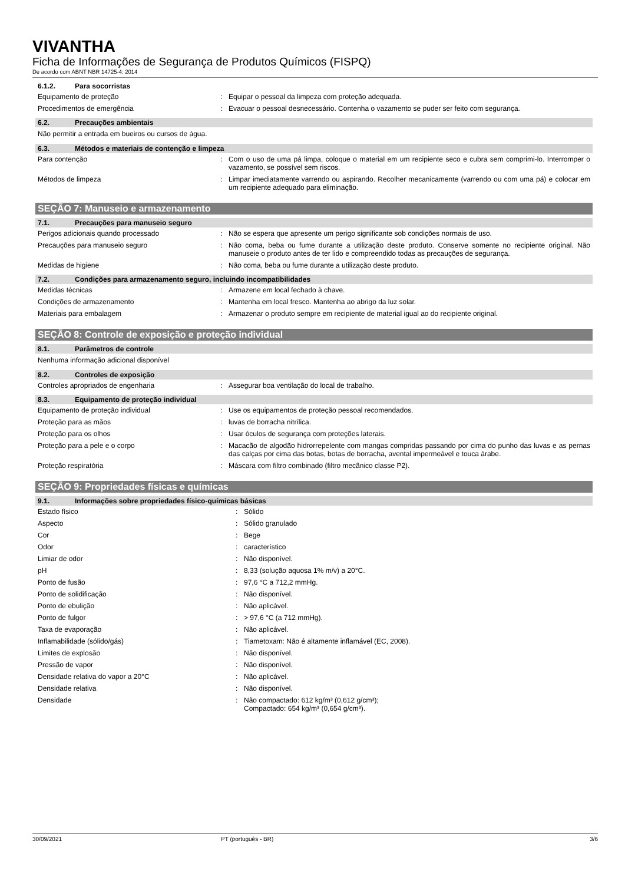VIVANTHA
Ficha de Informações de Segurança de Produtos Químicos (FISPQ)
De acordo com ABNT NBR 14725-4: 2014
6.1.2. Para socorristas
Equipamento de proteção: Equipar o pessoal da limpeza com proteção adequada.
Procedimentos de emergência: Evacuar o pessoal desnecessário. Contenha o vazamento se puder ser feito com segurança.
6.2. Precauções ambientais
Não permitir a entrada em bueiros ou cursos de água.
6.3. Métodos e materiais de contenção e limpeza
Para contenção: Com o uso de uma pá limpa, coloque o material em um recipiente seco e cubra sem comprimi-lo. Interromper o vazamento, se possível sem riscos.
Métodos de limpeza: Limpar imediatamente varrendo ou aspirando. Recolher mecanicamente (varrendo ou com uma pá) e colocar em um recipiente adequado para eliminação.
SEÇÃO 7: Manuseio e armazenamento
7.1. Precauções para manuseio seguro
Perigos adicionais quando processado: Não se espera que apresente um perigo significante sob condições normais de uso.
Precauções para manuseio seguro: Não coma, beba ou fume durante a utilização deste produto. Conserve somente no recipiente original. Não manuseie o produto antes de ter lido e compreendido todas as precauções de segurança.
Medidas de higiene: Não coma, beba ou fume durante a utilização deste produto.
7.2. Condições para armazenamento seguro, incluindo incompatibilidades
Medidas técnicas: Armazene em local fechado à chave.
Condições de armazenamento: Mantenha em local fresco. Mantenha ao abrigo da luz solar.
Materiais para embalagem: Armazenar o produto sempre em recipiente de material igual ao do recipiente original.
SEÇÃO 8: Controle de exposição e proteção individual
8.1. Parâmetros de controle
Nenhuma informação adicional disponível
8.2. Controles de exposição
Controles apropriados de engenharia: Assegurar boa ventilação do local de trabalho.
8.3. Equipamento de proteção individual
Equipamento de proteção individual: Use os equipamentos de proteção pessoal recomendados.
Proteção para as mãos: luvas de borracha nitrílica.
Proteção para os olhos: Usar óculos de segurança com proteções laterais.
Proteção para a pele e o corpo: Macacão de algodão hidrorrepelente com mangas compridas passando por cima do punho das luvas e as pernas das calças por cima das botas, botas de borracha, avental impermeável e touca árabe.
Proteção respiratória: Máscara com filtro combinado (filtro mecânico classe P2).
SEÇÃO 9: Propriedades físicas e químicas
9.1. Informações sobre propriedades físico-químicas básicas
Estado físico: Sólido
Aspecto: Sólido granulado
Cor: Bege
Odor: característico
Limiar de odor: Não disponível.
pH: 8,33 (solução aquosa 1% m/v) a 20°C.
Ponto de fusão: 97,6 °C a 712,2 mmHg.
Ponto de solidificação: Não disponível.
Ponto de ebulição: Não aplicável.
Ponto de fulgor: > 97,6 °C (a 712 mmHg).
Taxa de evaporação: Não aplicável.
Inflamabilidade (sólido/gás): Tiametoxam: Não é altamente inflamável (EC, 2008).
Limites de explosão: Não disponível.
Pressão de vapor: Não disponível.
Densidade relativa do vapor a 20°C: Não aplicável.
Densidade relativa: Não disponível.
Densidade: Não compactado: 612 kg/m³ (0,612 g/cm³);
Compactado: 654 kg/m³ (0,654 g/cm³).
30/09/2021 PT (português - BR) 3/6